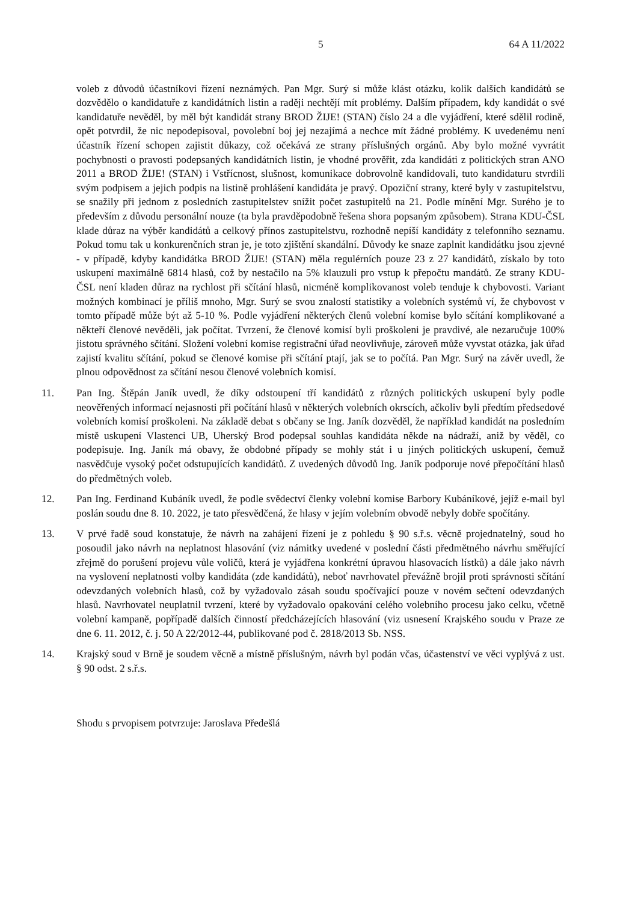5 64 A 11/2022
voleb z důvodů účastníkovi řízení neznámých. Pan Mgr. Surý si může klást otázku, kolik dalších kandidátů se dozvědělo o kandidatuře z kandidátních listin a raději nechtějí mít problémy. Dalším případem, kdy kandidát o své kandidatuře nevěděl, by měl být kandidát strany BROD ŽIJE! (STAN) číslo 24 a dle vyjádření, které sdělil rodině, opět potvrdil, že nic nepodepisoval, povolební boj jej nezajímá a nechce mít žádné problémy. K uvedenému není účastník řízení schopen zajistit důkazy, což očekává ze strany příslušných orgánů. Aby bylo možné vyvrátit pochybnosti o pravosti podepsaných kandidátních listin, je vhodné prověřit, zda kandidáti z politických stran ANO 2011 a BROD ŽIJE! (STAN) i Vstřícnost, slušnost, komunikace dobrovolně kandidovali, tuto kandidaturu stvrdili svým podpisem a jejich podpis na listině prohlášení kandidáta je pravý. Opoziční strany, které byly v zastupitelstvu, se snažily při jednom z posledních zastupitelstev snížit počet zastupitelů na 21. Podle mínění Mgr. Surého je to především z důvodu personální nouze (ta byla pravděpodobně řešena shora popsaným způsobem). Strana KDU-ČSL klade důraz na výběr kandidátů a celkový přínos zastupitelstvu, rozhodně nepíší kandidáty z telefonního seznamu. Pokud tomu tak u konkurenčních stran je, je toto zjištění skandální. Důvody ke snaze zaplnit kandidátku jsou zjevné - v případě, kdyby kandidátka BROD ŽIJE! (STAN) měla regulérních pouze 23 z 27 kandidátů, získalo by toto uskupení maximálně 6814 hlasů, což by nestačilo na 5% klauzuli pro vstup k přepočtu mandátů. Ze strany KDU-ČSL není kladen důraz na rychlost při sčítání hlasů, nicméně komplikovanost voleb tenduje k chybovosti. Variant možných kombinací je příliš mnoho, Mgr. Surý se svou znalostí statistiky a volebních systémů ví, že chybovost v tomto případě může být až 5-10 %. Podle vyjádření některých členů volební komise bylo sčítání komplikované a někteří členové nevěděli, jak počítat. Tvrzení, že členové komisí byli proškoleni je pravdivé, ale nezaručuje 100% jistotu správného sčítání. Složení volební komise registrační úřad neovlivňuje, zároveň může vyvstat otázka, jak úřad zajistí kvalitu sčítání, pokud se členové komise při sčítání ptají, jak se to počítá. Pan Mgr. Surý na závěr uvedl, že plnou odpovědnost za sčítání nesou členové volebních komisí.
11. Pan Ing. Štěpán Janík uvedl, že díky odstoupení tří kandidátů z různých politických uskupení byly podle neověřených informací nejasnosti při počítání hlasů v některých volebních okrscích, ačkoliv byli předtím předsedové volebních komisí proškoleni. Na základě debat s občany se Ing. Janík dozvěděl, že například kandidát na posledním místě uskupení Vlastenci UB, Uherský Brod podepsal souhlas kandidáta někde na nádraží, aniž by věděl, co podepisuje. Ing. Janík má obavy, že obdobné případy se mohly stát i u jiných politických uskupení, čemuž nasvědčuje vysoký počet odstupujících kandidátů. Z uvedených důvodů Ing. Janík podporuje nové přepočítání hlasů do předmětných voleb.
12. Pan Ing. Ferdinand Kubáník uvedl, že podle svědectví členky volební komise Barbory Kubáníkové, jejíž e-mail byl poslán soudu dne 8. 10. 2022, je tato přesvědčená, že hlasy v jejím volebním obvodě nebyly dobře spočítány.
13. V prvé řadě soud konstatuje, že návrh na zahájení řízení je z pohledu § 90 s.ř.s. věcně projednatelný, soud ho posoudil jako návrh na neplatnost hlasování (viz námitky uvedené v poslední části předmětného návrhu směřující zřejmě do porušení projevu vůle voličů, která je vyjádřena konkrétní úpravou hlasovacích lístků) a dále jako návrh na vyslovení neplatnosti volby kandidáta (zde kandidátů), neboť navrhovatel převážně brojil proti správnosti sčítání odevzdaných volebních hlasů, což by vyžadovalo zásah soudu spočívající pouze v novém sečtení odevzdaných hlasů. Navrhovatel neuplatnil tvrzení, které by vyžadovalo opakování celého volebního procesu jako celku, včetně volební kampaně, popřípadě dalších činností předcházejících hlasování (viz usnesení Krajského soudu v Praze ze dne 6. 11. 2012, č. j. 50 A 22/2012-44, publikované pod č. 2818/2013 Sb. NSS.
14. Krajský soud v Brně je soudem věcně a místně příslušným, návrh byl podán včas, účastenství ve věci vyplývá z ust. § 90 odst. 2 s.ř.s.
Shodu s prvopisem potvrzuje: Jaroslava Předešlá